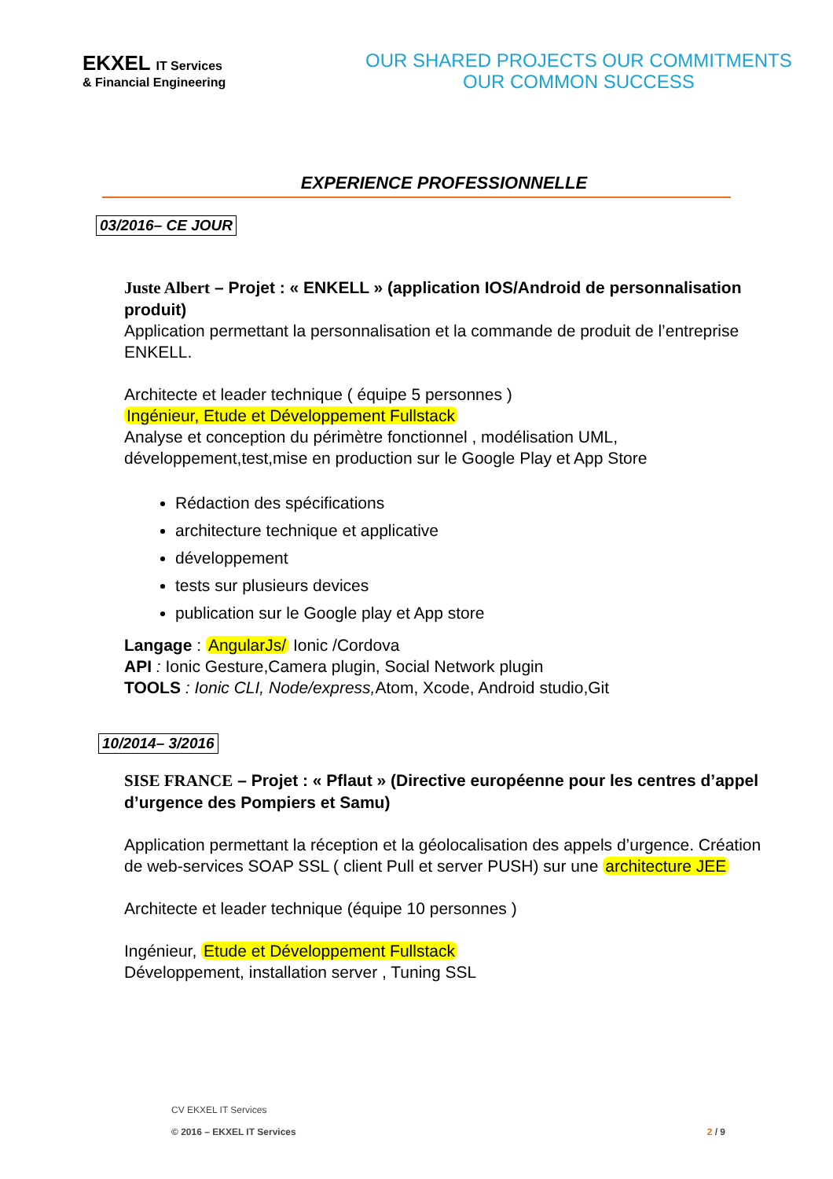EKXEL IT Services
& Financial Engineering
OUR SHARED PROJECTS OUR COMMITMENTS
OUR COMMON SUCCESS
EXPERIENCE PROFESSIONNELLE
03/2016– CE JOUR
Juste Albert – Projet : « ENKELL » (application IOS/Android de personnalisation produit)
Application permettant la personnalisation et la commande de produit de l’entreprise ENKELL.
Architecte et leader technique ( équipe 5 personnes )
Ingénieur, Etude et Développement Fullstack
Analyse et conception du périmètre fonctionnel , modélisation UML, développement,test,mise en production sur le Google Play et App Store
Rédaction des spécifications
architecture technique et applicative
développement
tests sur plusieurs devices
publication sur le Google play et App store
Langage : AngularJs/ Ionic /Cordova
API : Ionic Gesture,Camera plugin, Social Network plugin
TOOLS : Ionic CLI, Node/express, Atom, Xcode, Android studio,Git
10/2014– 3/2016
SISE FRANCE – Projet : « Pflaut » (Directive européenne pour les centres d’appel d’urgence des Pompiers et Samu)
Application permettant la réception et la géolocalisation des appels d’urgence. Création de web-services SOAP SSL ( client Pull et server PUSH) sur une architecture JEE
Architecte et leader technique (équipe 10 personnes )
Ingénieur, Etude et Développement Fullstack
Développement, installation server , Tuning SSL
CV EKXEL IT Services
© 2016 – EKXEL IT Services
2 / 9